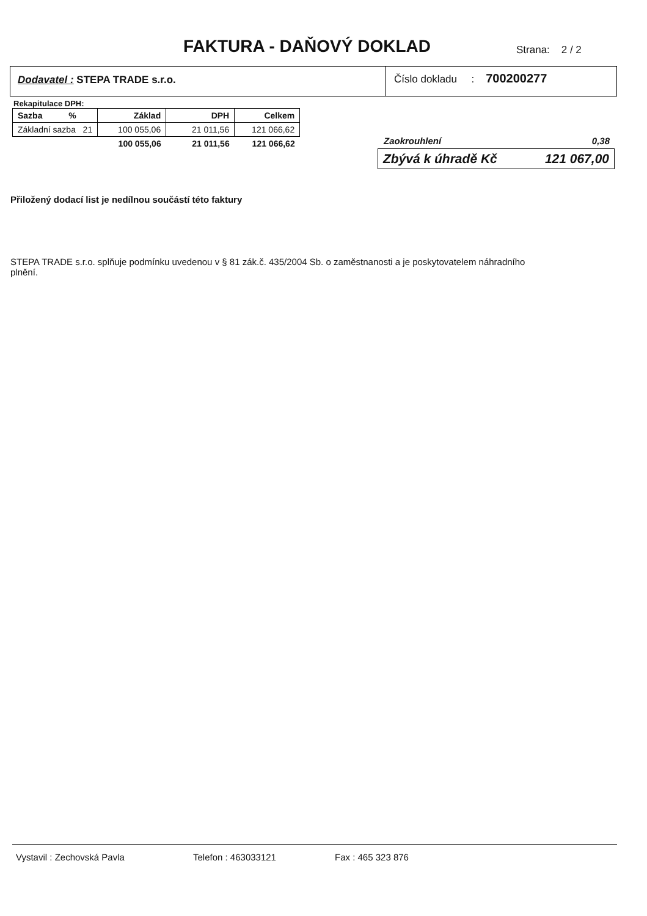FAKTURA - DAŇOVÝ DOKLAD Strana: 2 / 2
Dodavatel : STEPA TRADE s.r.o.
Číslo dokladu : 700200277
Rekapitulace DPH:
| Sazba % | Základ | DPH | Celkem |
| --- | --- | --- | --- |
| Základní sazba 21 | 100 055,06 | 21 011,56 | 121 066,62 |
| | 100 055,06 | 21 011,56 | 121 066,62 |
Zaokrouhlení 0,38
Zbývá k úhradě Kč 121 067,00
Přiložený dodací list je nedílnou součástí této faktury
STEPA TRADE s.r.o. splňuje podmínku uvedenou v § 81 zák.č. 435/2004 Sb. o zaměstnanosti a je poskytovatelem náhradního plnění.
Vystavil : Zechovská Pavla Telefon : 463033121 Fax : 465 323 876